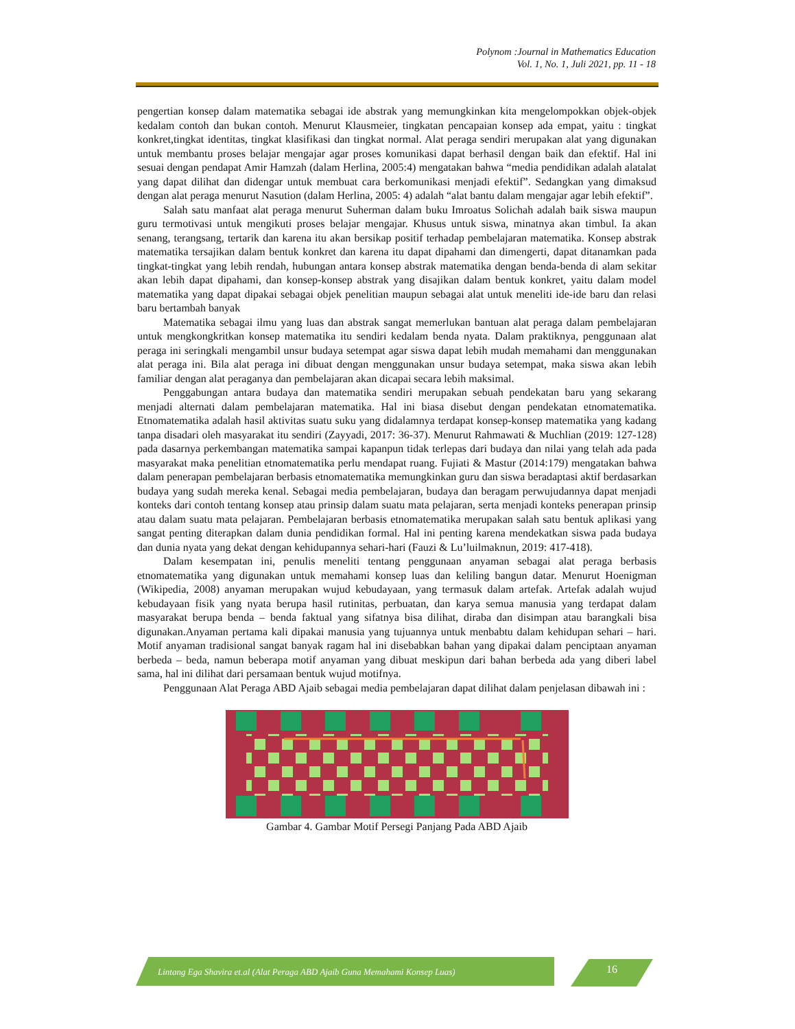Polynom :Journal in Mathematics Education
Vol. 1, No. 1, Juli 2021, pp. 11 - 18
pengertian konsep dalam matematika sebagai ide abstrak yang memungkinkan kita mengelompokkan objek-objek kedalam contoh dan bukan contoh. Menurut Klausmeier, tingkatan pencapaian konsep ada empat, yaitu : tingkat konkret,tingkat identitas, tingkat klasifikasi dan tingkat normal. Alat peraga sendiri merupakan alat yang digunakan untuk membantu proses belajar mengajar agar proses komunikasi dapat berhasil dengan baik dan efektif. Hal ini sesuai dengan pendapat Amir Hamzah (dalam Herlina, 2005:4) mengatakan bahwa “media pendidikan adalah alatalat yang dapat dilihat dan didengar untuk membuat cara berkomunikasi menjadi efektif”. Sedangkan yang dimaksud dengan alat peraga menurut Nasution (dalam Herlina, 2005: 4) adalah “alat bantu dalam mengajar agar lebih efektif”.
Salah satu manfaat alat peraga menurut Suherman dalam buku Imroatus Solichah adalah baik siswa maupun guru termotivasi untuk mengikuti proses belajar mengajar. Khusus untuk siswa, minatnya akan timbul. Ia akan senang, terangsang, tertarik dan karena itu akan bersikap positif terhadap pembelajaran matematika. Konsep abstrak matematika tersajikan dalam bentuk konkret dan karena itu dapat dipahami dan dimengerti, dapat ditanamkan pada tingkat-tingkat yang lebih rendah, hubungan antara konsep abstrak matematika dengan benda-benda di alam sekitar akan lebih dapat dipahami, dan konsep-konsep abstrak yang disajikan dalam bentuk konkret, yaitu dalam model matematika yang dapat dipakai sebagai objek penelitian maupun sebagai alat untuk meneliti ide-ide baru dan relasi baru bertambah banyak
Matematika sebagai ilmu yang luas dan abstrak sangat memerlukan bantuan alat peraga dalam pembelajaran untuk mengkongkritkan konsep matematika itu sendiri kedalam benda nyata. Dalam praktiknya, penggunaan alat peraga ini seringkali mengambil unsur budaya setempat agar siswa dapat lebih mudah memahami dan menggunakan alat peraga ini. Bila alat peraga ini dibuat dengan menggunakan unsur budaya setempat, maka siswa akan lebih familiar dengan alat peraganya dan pembelajaran akan dicapai secara lebih maksimal.
Penggabungan antara budaya dan matematika sendiri merupakan sebuah pendekatan baru yang sekarang menjadi alternati dalam pembelajaran matematika. Hal ini biasa disebut dengan pendekatan etnomatematika. Etnomatematika adalah hasil aktivitas suatu suku yang didalamnya terdapat konsep-konsep matematika yang kadang tanpa disadari oleh masyarakat itu sendiri (Zayyadi, 2017: 36-37). Menurut Rahmawati & Muchlian (2019: 127-128) pada dasarnya perkembangan matematika sampai kapanpun tidak terlepas dari budaya dan nilai yang telah ada pada masyarakat maka penelitian etnomatematika perlu mendapat ruang. Fujiati & Mastur (2014:179) mengatakan bahwa dalam penerapan pembelajaran berbasis etnomatematika memungkinkan guru dan siswa beradaptasi aktif berdasarkan budaya yang sudah mereka kenal. Sebagai media pembelajaran, budaya dan beragam perwujudannya dapat menjadi konteks dari contoh tentang konsep atau prinsip dalam suatu mata pelajaran, serta menjadi konteks penerapan prinsip atau dalam suatu mata pelajaran. Pembelajaran berbasis etnomatematika merupakan salah satu bentuk aplikasi yang sangat penting diterapkan dalam dunia pendidikan formal. Hal ini penting karena mendekatkan siswa pada budaya dan dunia nyata yang dekat dengan kehidupannya sehari-hari (Fauzi & Lu’luilmaknun, 2019: 417-418).
Dalam kesempatan ini, penulis meneliti tentang penggunaan anyaman sebagai alat peraga berbasis etnomatematika yang digunakan untuk memahami konsep luas dan keliling bangun datar. Menurut Hoenigman (Wikipedia, 2008) anyaman merupakan wujud kebudayaan, yang termasuk dalam artefak. Artefak adalah wujud kebudayaan fisik yang nyata berupa hasil rutinitas, perbuatan, dan karya semua manusia yang terdapat dalam masyarakat berupa benda – benda faktual yang sifatnya bisa dilihat, diraba dan disimpan atau barangkali bisa digunakan.Anyaman pertama kali dipakai manusia yang tujuannya untuk menbabtu dalam kehidupan sehari – hari. Motif anyaman tradisional sangat banyak ragam hal ini disebabkan bahan yang dipakai dalam penciptaan anyaman berbeda – beda, namun beberapa motif anyaman yang dibuat meskipun dari bahan berbeda ada yang diberi label sama, hal ini dilihat dari persamaan bentuk wujud motifnya.
Penggunaan Alat Peraga ABD Ajaib sebagai media pembelajaran dapat dilihat dalam penjelasan dibawah ini :
Gambar 4. Gambar Motif Persegi Panjang Pada ABD Ajaib
Lintang Ega Shavira et.al (Alat Peraga ABD Ajaib Guna Memahami Konsep Luas)
16